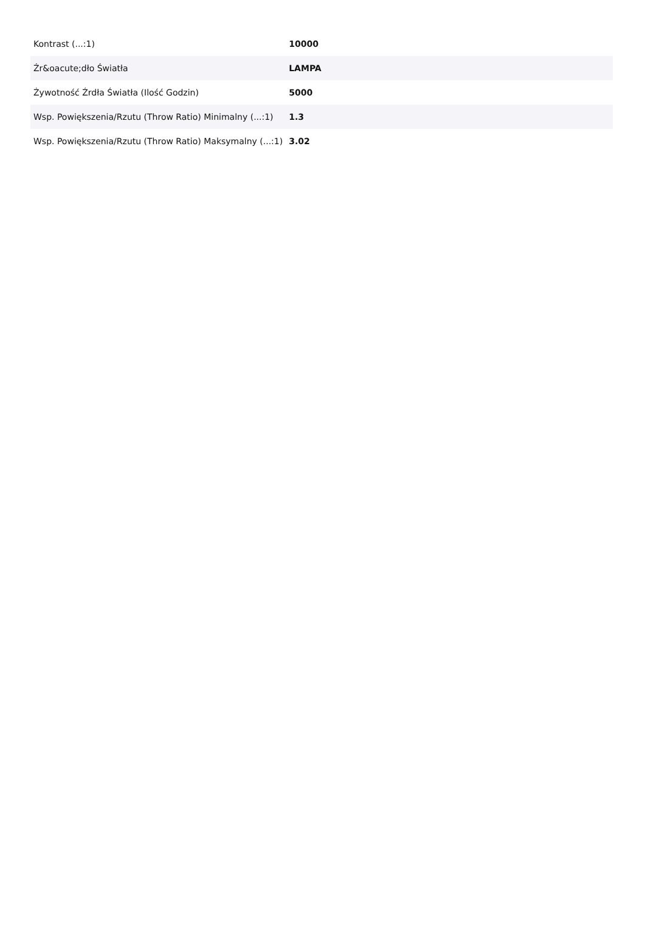| Kontrast (...:1) | 10000 |
| Źr&oacute;dło Światła | LAMPA |
| Żywotność Źrdła Światła (Ilość Godzin) | 5000 |
| Wsp. Powiększenia/Rzutu (Throw Ratio) Minimalny (...:1) | 1.3 |
| Wsp. Powiększenia/Rzutu (Throw Ratio) Maksymalny (...:1) | 3.02 |